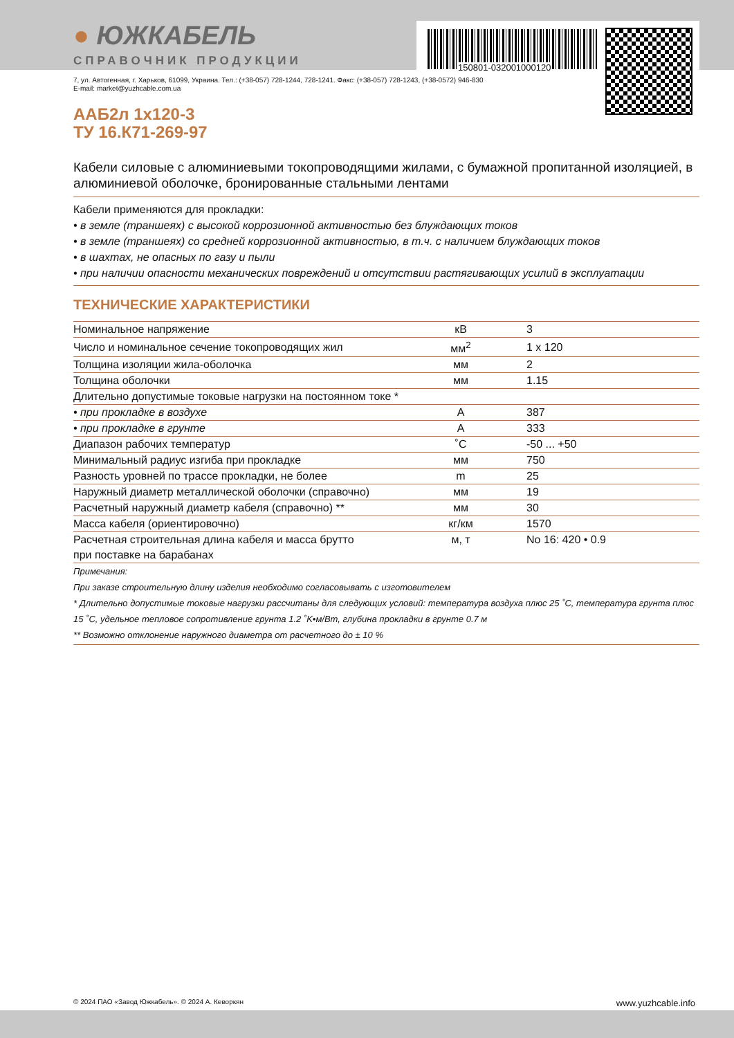150801-032001000120
● ЮЖКАБЕЛЬ
СПРАВОЧНИК ПРОДУКЦИИ
7, ул. Автогенная, г. Харьков, 61099, Украина. Тел.: (+38-057) 728-1244, 728-1241. Факс: (+38-057) 728-1243, (+38-0572) 946-830
E-mail: market@yuzhcable.com.ua
ААБ2л 1х120-3
ТУ 16.К71-269-97
Кабели силовые с алюминиевыми токопроводящими жилами, с бумажной пропитанной изоляцией, в алюминиевой оболочке, бронированные стальными лентами
Кабели применяются для прокладки:
• в земле (траншеях) с высокой коррозионной активностью без блуждающих токов
• в земле (траншеях) со средней коррозионной активностью, в т.ч. с наличием блуждающих токов
• в шахтах, не опасных по газу и пыли
• при наличии опасности механических повреждений и отсутствии растягивающих усилий в эксплуатации
ТЕХНИЧЕСКИЕ ХАРАКТЕРИСТИКИ
| Номинальное напряжение | кВ | 3 |
| Число и номинальное сечение токопроводящих жил | мм<sup>2</sup> | 1 x 120 |
| Толщина изоляции жила-оболочка | мм | 2 |
| Толщина оболочки | мм | 1.15 |
| Длительно допустимые токовые нагрузки на постоянном токе * | | |
| • при прокладке в воздухе | A | 387 |
| • при прокладке в грунте | A | 333 |
| Диапазон рабочих температур | ˚C | -50 ... +50 |
| Минимальный радиус изгиба при прокладке | мм | 750 |
| Разность уровней по трассе прокладки, не более | m | 25 |
| Наружный диаметр металлической оболочки (справочно) | мм | 19 |
| Расчетный наружный диаметр кабеля (справочно) ** | мм | 30 |
| Масса кабеля (ориентировочно) | кг/км | 1570 |
| Расчетная строительная длина кабеля и масса брутто при поставке на барабанах | м, т | No 16: 420 • 0.9 |
Примечания:
При заказе строительную длину изделия необходимо согласовывать с изготовителем
* Длительно допустимые токовые нагрузки рассчитаны для следующих условий: температура воздуха плюс 25 ˚C, температура грунта плюс 15 ˚C, удельное тепловое сопротивление грунта 1.2 ˚K•м/Вт, глубина прокладки в грунте 0.7 м
** Возможно отклонение наружного диаметра от расчетного до ± 10 %
© 2024 ПАО «Завод Южкабель». © 2024 А. Кеворкян www.yuzhcable.info